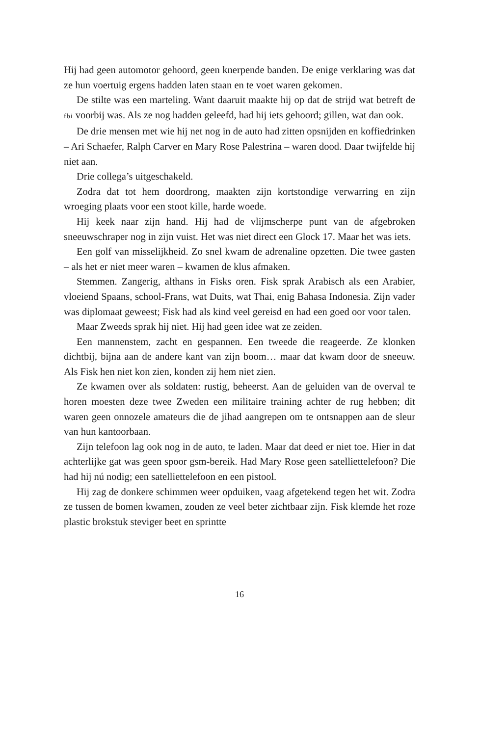Hij had geen automotor gehoord, geen knerpende banden. De enige verklaring was dat ze hun voertuig ergens hadden laten staan en te voet waren gekomen.
De stilte was een marteling. Want daaruit maakte hij op dat de strijd wat betreft de fbi voorbij was. Als ze nog hadden geleefd, had hij iets gehoord; gillen, wat dan ook.
De drie mensen met wie hij net nog in de auto had zitten opsnijden en koffiedrinken – Ari Schaefer, Ralph Carver en Mary Rose Palestrina – waren dood. Daar twijfelde hij niet aan.
Drie collega’s uitgeschakeld.
Zodra dat tot hem doordrong, maakten zijn kortstondige verwarring en zijn wroeging plaats voor een stoot kille, harde woede.
Hij keek naar zijn hand. Hij had de vlijmscherpe punt van de afgebroken sneeuwschraper nog in zijn vuist. Het was niet direct een Glock 17. Maar het was iets.
Een golf van misselijkheid. Zo snel kwam de adrenaline opzetten. Die twee gasten – als het er niet meer waren – kwamen de klus afmaken.
Stemmen. Zangerig, althans in Fisks oren. Fisk sprak Arabisch als een Arabier, vloeiend Spaans, school-Frans, wat Duits, wat Thai, enig Bahasa Indonesia. Zijn vader was diplomaat geweest; Fisk had als kind veel gereisd en had een goed oor voor talen.
Maar Zweeds sprak hij niet. Hij had geen idee wat ze zeiden.
Een mannenstem, zacht en gespannen. Een tweede die reageerde. Ze klonken dichtbij, bijna aan de andere kant van zijn boom… maar dat kwam door de sneeuw. Als Fisk hen niet kon zien, konden zij hem niet zien.
Ze kwamen over als soldaten: rustig, beheerst. Aan de geluiden van de overval te horen moesten deze twee Zweden een militaire training achter de rug hebben; dit waren geen onnozele amateurs die de jihad aangrepen om te ontsnappen aan de sleur van hun kantoorbaan.
Zijn telefoon lag ook nog in de auto, te laden. Maar dat deed er niet toe. Hier in dat achterlijke gat was geen spoor gsm-bereik. Had Mary Rose geen satelliettelefoon? Die had hij nú nodig; een satelliettelefoon en een pistool.
Hij zag de donkere schimmen weer opduiken, vaag afgetekend tegen het wit. Zodra ze tussen de bomen kwamen, zouden ze veel beter zichtbaar zijn. Fisk klemde het roze plastic brokstuk steviger beet en sprintte
16